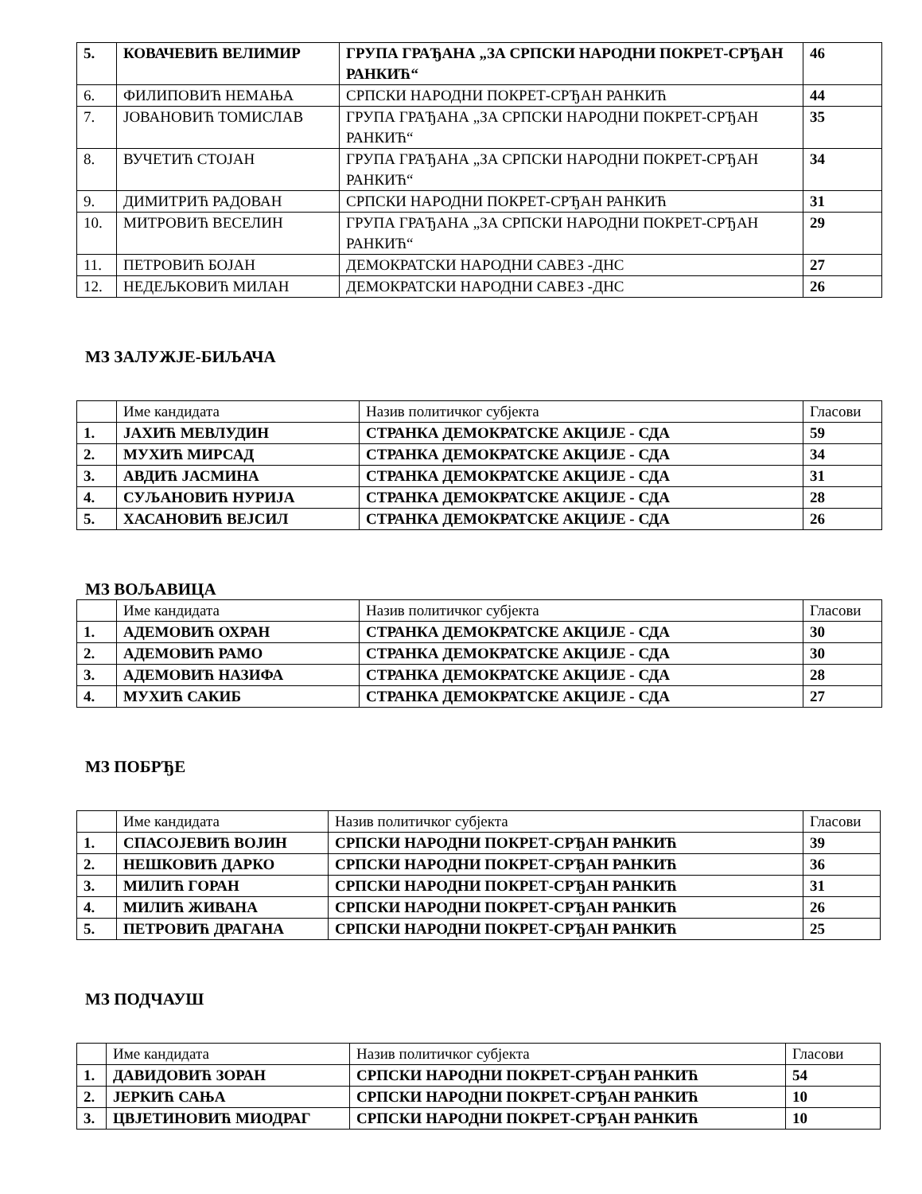| 5. | КОВАЧЕВИЋ ВЕЛИМИР | ГРУПА ГРАЂАНА „ЗА СРПСКИ НАРОДНИ ПОКРЕТ-СРЂАН РАНКИЋ“ | 46 |
| 6. | ФИЛИПОВИЋ НЕМАЊА | СРПСКИ НАРОДНИ ПОКРЕТ-СРЂАН РАНКИЋ | 44 |
| 7. | ЈОВАНОВИЋ ТОМИСЛАВ | ГРУПА ГРАЂАНА „ЗА СРПСКИ НАРОДНИ ПОКРЕТ-СРЂАН РАНКИЋ“ | 35 |
| 8. | ВУЧЕТИЋ СТОЈАН | ГРУПА ГРАЂАНА „ЗА СРПСКИ НАРОДНИ ПОКРЕТ-СРЂАН РАНКИЋ“ | 34 |
| 9. | ДИМИТРИЋ РАДОВАН | СРПСКИ НАРОДНИ ПОКРЕТ-СРЂАН РАНКИЋ | 31 |
| 10. | МИТРОВИЋ ВЕСЕЛИН | ГРУПА ГРАЂАНА „ЗА СРПСКИ НАРОДНИ ПОКРЕТ-СРЂАН РАНКИЋ“ | 29 |
| 11. | ПЕТРОВИЋ БОЈАН | ДЕМОКРАТСКИ НАРОДНИ САВЕЗ -ДНС | 27 |
| 12. | НЕДЕЉКОВИЋ МИЛАН | ДЕМОКРАТСКИ НАРОДНИ САВЕЗ -ДНС | 26 |
МЗ ЗАЛУЖЈЕ-БИЉАЧА
| | Име кандидата | Назив политичког субјекта | Гласови |
| 1. | ЈАХИЋ МЕВЛУДИН | СТРАНКА ДЕМОКРАТСКЕ АКЦИЈЕ - СДА | 59 |
| 2. | МУХИЋ МИРСАД | СТРАНКА ДЕМОКРАТСКЕ АКЦИЈЕ - СДА | 34 |
| 3. | АВДИЋ ЈАСМИНА | СТРАНКА ДЕМОКРАТСКЕ АКЦИЈЕ - СДА | 31 |
| 4. | СУЉАНОВИЋ НУРИЈА | СТРАНКА ДЕМОКРАТСКЕ АКЦИЈЕ - СДА | 28 |
| 5. | ХАСАНОВИЋ ВЕЈСИЛ | СТРАНКА ДЕМОКРАТСКЕ АКЦИЈЕ - СДА | 26 |
МЗ ВОЉАВИЦА
| | Име кандидата | Назив политичког субјекта | Гласови |
| 1. | АДЕМОВИЋ ОХРАН | СТРАНКА ДЕМОКРАТСКЕ АКЦИЈЕ - СДА | 30 |
| 2. | АДЕМОВИЋ РАМО | СТРАНКА ДЕМОКРАТСКЕ АКЦИЈЕ - СДА | 30 |
| 3. | АДЕМОВИЋ НАЗИФА | СТРАНКА ДЕМОКРАТСКЕ АКЦИЈЕ - СДА | 28 |
| 4. | МУХИЋ САКИБ | СТРАНКА ДЕМОКРАТСКЕ АКЦИЈЕ - СДА | 27 |
МЗ ПОБРЂЕ
| | Име кандидата | Назив политичког субјекта | Гласови |
| 1. | СПАСОЈЕВИЋ ВОЈИН | СРПСКИ НАРОДНИ ПОКРЕТ-СРЂАН РАНКИЋ | 39 |
| 2. | НЕШКОВИЋ ДАРКО | СРПСКИ НАРОДНИ ПОКРЕТ-СРЂАН РАНКИЋ | 36 |
| 3. | МИЛИЋ ГОРАН | СРПСКИ НАРОДНИ ПОКРЕТ-СРЂАН РАНКИЋ | 31 |
| 4. | МИЛИЋ ЖИВАНА | СРПСКИ НАРОДНИ ПОКРЕТ-СРЂАН РАНКИЋ | 26 |
| 5. | ПЕТРОВИЋ ДРАГАНА | СРПСКИ НАРОДНИ ПОКРЕТ-СРЂАН РАНКИЋ | 25 |
МЗ ПОДЧАУШ
| | Име кандидата | Назив политичког субјекта | Гласови |
| 1. | ДАВИДОВИЋ ЗОРАН | СРПСКИ НАРОДНИ ПОКРЕТ-СРЂАН РАНКИЋ | 54 |
| 2. | ЈЕРКИЋ САЊА | СРПСКИ НАРОДНИ ПОКРЕТ-СРЂАН РАНКИЋ | 10 |
| 3. | ЦВЈЕТИНОВИЋ МИОДРАГ | СРПСКИ НАРОДНИ ПОКРЕТ-СРЂАН РАНКИЋ | 10 |